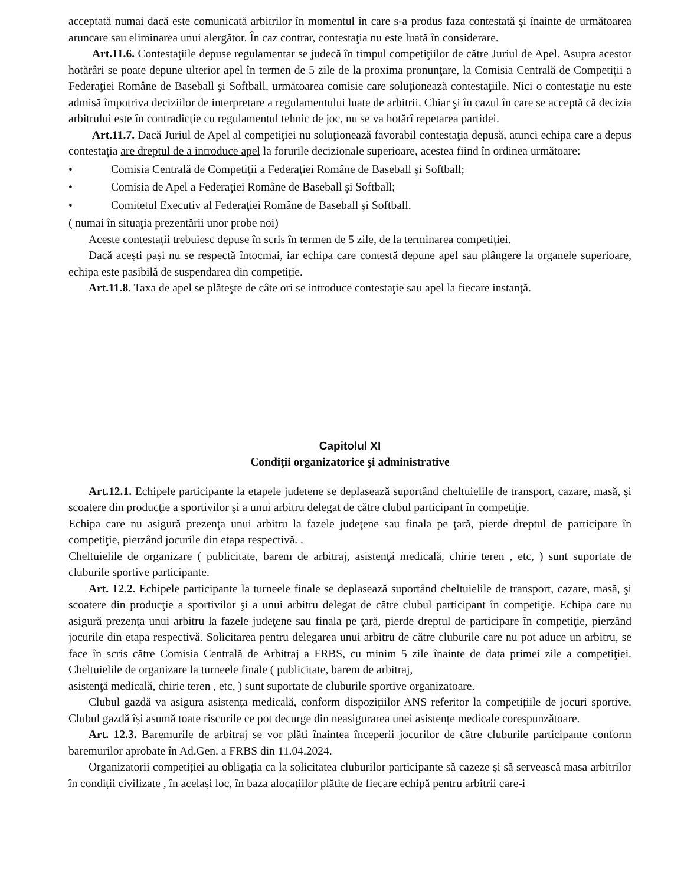acceptată numai dacă este comunicată arbitrilor în momentul în care s-a produs faza contestată şi înainte de următoarea aruncare sau eliminarea unui alergător. În caz contrar, contestaţia nu este luată în considerare.
Art.11.6. Contestaţiile depuse regulamentar se judecă în timpul competiţiilor de către Juriul de Apel. Asupra acestor hotărâri se poate depune ulterior apel în termen de 5 zile de la proxima pronunţare, la Comisia Centrală de Competiţii a Federaţiei Române de Baseball şi Softball, următoarea comisie care soluţionează contestaţiile. Nici o contestaţie nu este admisă împotriva deciziilor de interpretare a regulamentului luate de arbitrii. Chiar şi în cazul în care se acceptă că decizia arbitrului este în contradicţie cu regulamentul tehnic de joc, nu se va hotărî repetarea partidei.
Art.11.7. Dacă Juriul de Apel al competiţiei nu soluţionează favorabil contestaţia depusă, atunci echipa care a depus contestaţia are dreptul de a introduce apel la forurile decizionale superioare, acestea fiind în ordinea următoare:
• Comisia Centrală de Competiţii a Federaţiei Române de Baseball şi Softball;
• Comisia de Apel a Federaţiei Române de Baseball şi Softball;
• Comitetul Executiv al Federaţiei Române de Baseball şi Softball.
( numai în situaţia prezentării unor probe noi)
Aceste contestaţii trebuiesc depuse în scris în termen de 5 zile, de la terminarea competiţiei.
Dacă acești pași nu se respectă întocmai, iar echipa care contestă depune apel sau plângere la organele superioare, echipa este pasibilă de suspendarea din competiție.
Art.11.8. Taxa de apel se plăteşte de câte ori se introduce contestaţie sau apel la fiecare instanţă.
Capitolul XI
Condiţii organizatorice şi administrative
Art.12.1. Echipele participante la etapele judetene se deplasează suportând cheltuielile de transport, cazare, masă, şi scoatere din producţie a sportivilor şi a unui arbitru delegat de către clubul participant în competiţie.
Echipa care nu asigură prezenţa unui arbitru la fazele judeţene sau finala pe ţară, pierde dreptul de participare în competiţie, pierzând jocurile din etapa respectivă. .
Cheltuielile de organizare ( publicitate, barem de arbitraj, asistenţă medicală, chirie teren , etc, ) sunt suportate de cluburile sportive participante.
Art. 12.2. Echipele participante la turneele finale se deplasează suportând cheltuielile de transport, cazare, masă, şi scoatere din producţie a sportivilor şi a unui arbitru delegat de către clubul participant în competiţie. Echipa care nu asigură prezenţa unui arbitru la fazele judeţene sau finala pe ţară, pierde dreptul de participare în competiţie, pierzând jocurile din etapa respectivă. Solicitarea pentru delegarea unui arbitru de către cluburile care nu pot aduce un arbitru, se face în scris către Comisia Centrală de Arbitraj a FRBS, cu minim 5 zile înainte de data primei zile a competiţiei. Cheltuielile de organizare la turneele finale ( publicitate, barem de arbitraj,
asistenţă medicală, chirie teren , etc, ) sunt suportate de cluburile sportive organizatoare.
Clubul gazdă va asigura asistența medicală, conform dispozițiilor ANS referitor la competițiile de jocuri sportive. Clubul gazdă își asumă toate riscurile ce pot decurge din neasigurarea unei asistențe medicale corespunzătoare.
Art. 12.3. Baremurile de arbitraj se vor plăti înaintea începerii jocurilor de către cluburile participante conform baremurilor aprobate în Ad.Gen. a FRBS din 11.04.2024.
Organizatorii competiției au obligația ca la solicitatea cluburilor participante să cazeze și să servească masa arbitrilor în condiții civilizate , în același loc, în baza alocațiilor plătite de fiecare echipă pentru arbitrii care-i